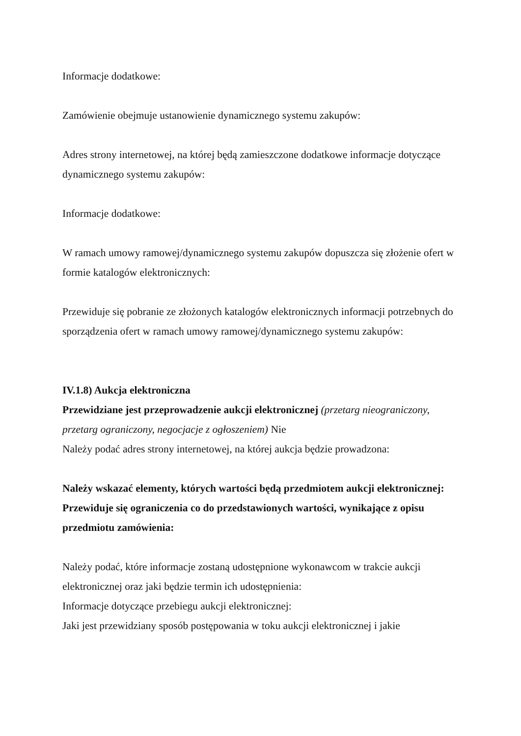Informacje dodatkowe:
Zamówienie obejmuje ustanowienie dynamicznego systemu zakupów:
Adres strony internetowej, na której będą zamieszczone dodatkowe informacje dotyczące dynamicznego systemu zakupów:
Informacje dodatkowe:
W ramach umowy ramowej/dynamicznego systemu zakupów dopuszcza się złożenie ofert w formie katalogów elektronicznych:
Przewiduje się pobranie ze złożonych katalogów elektronicznych informacji potrzebnych do sporządzenia ofert w ramach umowy ramowej/dynamicznego systemu zakupów:
IV.1.8) Aukcja elektroniczna
Przewidziane jest przeprowadzenie aukcji elektronicznej (przetarg nieograniczony, przetarg ograniczony, negocjacje z ogłoszeniem) Nie
Należy podać adres strony internetowej, na której aukcja będzie prowadzona:
Należy wskazać elementy, których wartości będą przedmiotem aukcji elektronicznej:
Przewiduje się ograniczenia co do przedstawionych wartości, wynikające z opisu przedmiotu zamówienia:
Należy podać, które informacje zostaną udostępnione wykonawcom w trakcie aukcji elektronicznej oraz jaki będzie termin ich udostępnienia:
Informacje dotyczące przebiegu aukcji elektronicznej:
Jaki jest przewidziany sposób postępowania w toku aukcji elektronicznej i jakie